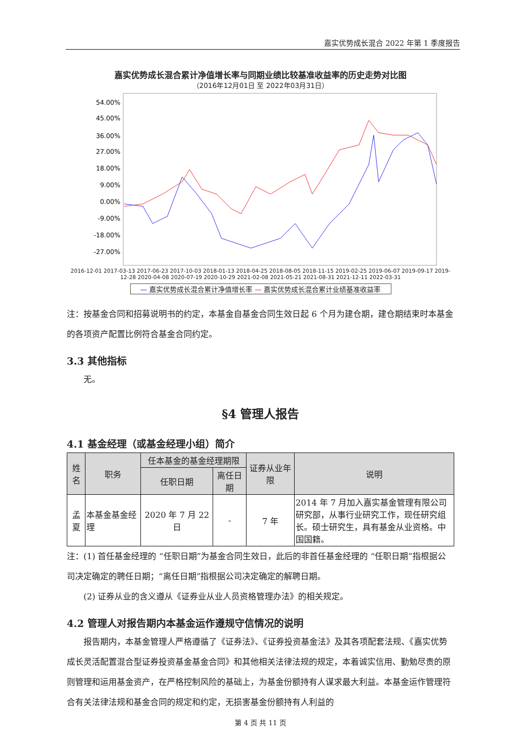嘉实优势成长混合 2022 年第 1 季度报告
嘉实优势成长混合累计净值增长率与同期业绩比较基准收益率的历史走势对比图
（2016年12月01日 至 2022年03月31日）
54.00%
45.00%
36.00%
27.00%
18.00%
9.00%
0.00%
-9.00%
-18.00%
-27.00%
2016-12-01 2017-03-13 2017-06-23 2017-10-03 2018-01-13 2018-04-25 2018-08-05 2018-11-15 2019-02-25 2019-06-07 2019-09-17 2019-12-28 2020-04-08 2020-07-19 2020-10-29 2021-02-08 2021-05-21 2021-08-31 2021-12-11 2022-03-31
— 嘉实优势成长混合累计净值增长率 — 嘉实优势成长混合累计业绩基准收益率
注：按基金合同和招募说明书的约定，本基金自基金合同生效日起 6 个月为建仓期，建仓期结束时本基金的各项资产配置比例符合基金合同约定。
3.3 其他指标
无。
§4 管理人报告
4.1 基金经理（或基金经理小组）简介
| 姓名 | 职务 | 任本基金的基金经理期限 | | 证券从业年限 | 说明 |
| --- | --- | --- | --- | --- | --- |
| | | 任职日期 | 离任日期 | | |
| 孟夏 | 本基金基金经理 | 2020 年 7 月 22 日 | - | 7 年 | 2014 年 7 月加入嘉实基金管理有限公司研究部，从事行业研究工作，现任研究组长。硕士研究生，具有基金从业资格。中国国籍。 |
注：(1) 首任基金经理的 “任职日期”为基金合同生效日，此后的非首任基金经理的 “任职日期”指根据公司决定确定的聘任日期；“离任日期”指根据公司决定确定的解聘日期。
(2) 证券从业的含义遵从《证券业从业人员资格管理办法》的相关规定。
4.2 管理人对报告期内本基金运作遵规守信情况的说明
报告期内，本基金管理人严格遵循了《证券法》、《证券投资基金法》及其各项配套法规、《嘉实优势成长灵活配置混合型证券投资基金基金合同》和其他相关法律法规的规定，本着诚实信用、勤勉尽责的原则管理和运用基金资产，在严格控制风险的基础上，为基金份额持有人谋求最大利益。本基金运作管理符合有关法律法规和基金合同的规定和约定，无损害基金份额持有人利益的
第 4 页 共 11 页